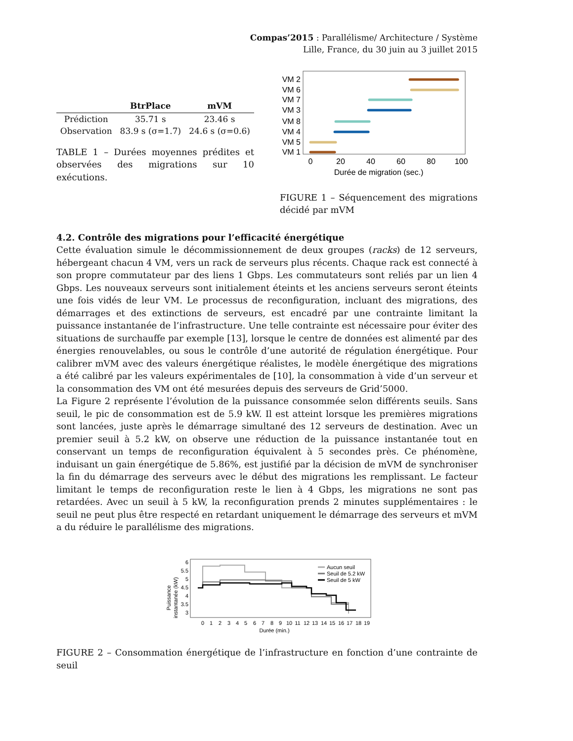Compas’2015 : Parallélisme/ Architecture / Système
Lille, France, du 30 juin au 3 juillet 2015
| | BtrPlace | mVM |
| --- | --- | --- |
| Prédiction | 35.71 s | 23.46 s |
| Observation | 83.9 s (σ=1.7) | 24.6 s (σ=0.6) |
TABLE 1 – Durées moyennes prédites et observées des migrations sur 10 exécutions.
VM 2
VM 6
VM 7
VM 3
VM 8
VM 4
VM 5
VM 1
0
20
40
60
80
100
Durée de migration (sec.)
FIGURE 1 – Séquencement des migrations décidé par mVM
4.2. Contrôle des migrations pour l’efficacité énergétique
Cette évaluation simule le décommissionnement de deux groupes (racks) de 12 serveurs, hébergeant chacun 4 VM, vers un rack de serveurs plus récents. Chaque rack est connecté à son propre commutateur par des liens 1 Gbps. Les commutateurs sont reliés par un lien 4 Gbps. Les nouveaux serveurs sont initialement éteints et les anciens serveurs seront éteints une fois vidés de leur VM. Le processus de reconfiguration, incluant des migrations, des démarrages et des extinctions de serveurs, est encadré par une contrainte limitant la puissance instantanée de l’infrastructure. Une telle contrainte est nécessaire pour éviter des situations de surchauffe par exemple [13], lorsque le centre de données est alimenté par des énergies renouvelables, ou sous le contrôle d’une autorité de régulation énergétique. Pour calibrer mVM avec des valeurs énergétique réalistes, le modèle énergétique des migrations a été calibré par les valeurs expérimentales de [10], la consommation à vide d’un serveur et la consommation des VM ont été mesurées depuis des serveurs de Grid’5000.
La Figure 2 représente l’évolution de la puissance consommée selon différents seuils. Sans seuil, le pic de consommation est de 5.9 kW. Il est atteint lorsque les premières migrations sont lancées, juste après le démarrage simultané des 12 serveurs de destination. Avec un premier seuil à 5.2 kW, on observe une réduction de la puissance instantanée tout en conservant un temps de reconfiguration équivalent à 5 secondes près. Ce phénomène, induisant un gain énergétique de 5.86%, est justifié par la décision de mVM de synchroniser la fin du démarrage des serveurs avec le début des migrations les remplissant. Le facteur limitant le temps de reconfiguration reste le lien à 4 Gbps, les migrations ne sont pas retardées. Avec un seuil à 5 kW, la reconfiguration prends 2 minutes supplémentaires : le seuil ne peut plus être respecté en retardant uniquement le démarrage des serveurs et mVM a du réduire le parallélisme des migrations.
Puissance
instantanée (kW)
6
5.5
5
4.5
4
3.5
3
0
1
2
3
4
5
6
7
8
9
10
11
12
13
14
15
16
17
18
19
Durée (min.)
Aucun seuil
Seuil de 5.2 kW
Seuil de 5 kW
FIGURE 2 – Consommation énergétique de l’infrastructure en fonction d’une contrainte de seuil